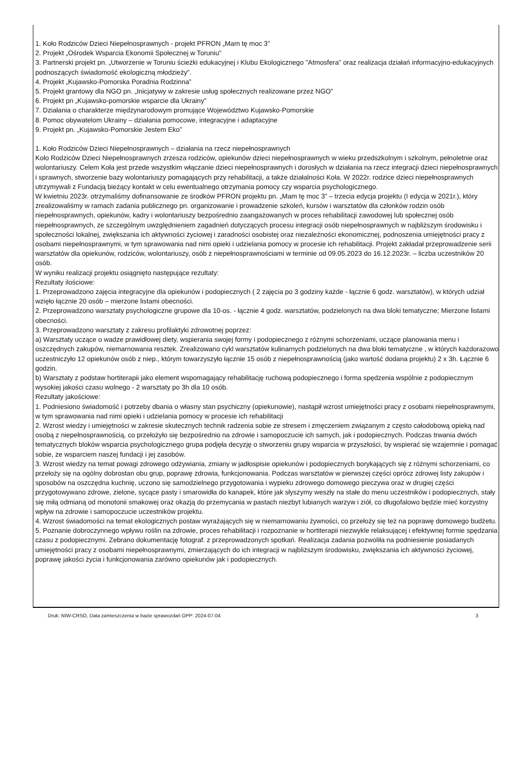1. Koło Rodziców Dzieci Niepełnosprawnych - projekt PFRON „Mam tę moc 3”
2. Projekt „Ośrodek Wsparcia Ekonomii Społecznej w Toruniu”
3. Partnerski projekt pn. „Utworzenie w Toruniu ścieżki edukacyjnej i Klubu Ekologicznego "Atmosfera" oraz realizacja działań informacyjno-edukacyjnych podnoszących świadomość ekologiczną młodzieży”.
4. Projekt „Kujawsko-Pomorska Poradnia Rodzinna”
5. Projekt grantowy dla NGO pn. „Inicjatywy w zakresie usług społecznych realizowane przez NGO”
6. Projekt pn „Kujawsko-pomorskie wsparcie dla Ukrainy”
7. Działania o charakterze międzynarodowym promujące Województwo Kujawsko-Pomorskie
8. Pomoc obywatelom Ukrainy – działania pomocowe, integracyjne i adaptacyjne
9. Projekt pn. „Kujawsko-Pomorskie Jestem Eko”
1. Koło Rodziców Dzieci Niepełnosprawnych – działania na rzecz niepełnosprawnych
Koło Rodziców Dzieci Niepełnosprawnych zrzesza rodziców, opiekunów dzieci niepełnosprawnych w wieku przedszkolnym i szkolnym, pełnoletnie oraz wolontariuszy. Celem Koła jest przede wszystkim włączanie dzieci niepełnosprawnych i dorosłych w działania na rzecz integracji dzieci niepełnosprawnych i sprawnych, stworzenie bazy wolontariuszy pomagających przy rehabilitacji, a także działalności Koła. W 2022r. rodzice dzieci niepełnosprawnych utrzymywali z Fundacją bieżący kontakt w celu ewentualnego otrzymania pomocy czy wsparcia psychologicznego.
W kwietniu 2023r. otrzymaliśmy dofinansowanie ze środków PFRON projektu pn. „Mam tę moc 3” – trzecia edycja projektu (I edycja w 2021r.), który zrealizowaliśmy w ramach zadania publicznego pn. organizowanie i prowadzenie szkoleń, kursów i warsztatów dla członków rodzin osób niepełnosprawnych, opiekunów, kadry i wolontariuszy bezpośrednio zaangażowanych w proces rehabilitacji zawodowej lub społecznej osób niepełnosprawnych, ze szczególnym uwzględnieniem zagadnień dotyczących procesu integracji osób niepełnosprawnych w najbliższym środowisku i społeczności lokalnej, zwiększania ich aktywności życiowej i zaradności osobistej oraz niezależności ekonomicznej, podnoszenia umiejętności pracy z osobami niepełnosprawnymi, w tym sprawowania nad nimi opieki i udzielania pomocy w procesie ich rehabilitacji. Projekt zakładał przeprowadzenie serii warsztatów dla opiekunów, rodziców, wolontariuszy, osób z niepełnosprawnościami w terminie od 09.05.2023 do 16.12.2023r. – liczba uczestników 20 osób.
W wyniku realizacji projektu osiągnięto następujące rezultaty:
Rezultaty ilościowe:
1. Przeprowadzono zajęcia integracyjne dla opiekunów i podopiecznych ( 2 zajęcia po 3 godziny każde - łącznie 6 godz. warsztatów), w których udział wzięło łącznie 20 osób – mierzone listami obecności.
2. Przeprowadzono warsztaty psychologiczne grupowe dla 10-os. - łącznie 4 godz. warsztatów, podzielonych na dwa bloki tematyczne; Mierzone listami obecności.
3. Przeprowadzono warsztaty z zakresu profilaktyki zdrowotnej poprzez:
a) Warsztaty uczące o wadze prawidłowej diety, wspierania swojej formy i podopiecznego z różnymi schorzeniami, uczące planowania menu i oszczędnych zakupów, niemarnowania resztek. Zrealizowano cykl warsztatów kulinarnych podzielonych na dwa bloki tematyczne , w których każdorazowo uczestniczyło 12 opiekunów osób z niep., którym towarzyszyło łącznie 15 osób z niepełnosprawnością (jako wartość dodana projektu) 2 x 3h. Łącznie 6 godzin.
b) Warsztaty z podstaw hortiterapii jako element wspomagający rehabilitację ruchową podopiecznego i forma spędzenia wspólnie z podopiecznym wysokiej jakości czasu wolnego - 2 warsztaty po 3h dla 10 osób.
Rezultaty jakościowe:
1. Podniesiono świadomość i potrzeby dbania o własny stan psychiczny (opiekunowie), nastąpił wzrost umiejętności pracy z osobami niepełnosprawnymi, w tym sprawowania nad nimi opieki i udzielania pomocy w procesie ich rehabilitacji
2. Wzrost wiedzy i umiejętności w zakresie skutecznych technik radzenia sobie ze stresem i zmęczeniem związanym z często całodobową opieką nad osobą z niepełnosprawnością, co przełożyło się bezpośrednio na zdrowie i samopoczucie ich samych, jak i podopiecznych. Podczas trwania dwóch tematycznych bloków wsparcia psychologicznego grupa podjęła decyzję o stworzeniu grupy wsparcia w przyszłości, by wspierać się wzajemnie i pomagać sobie, ze wsparciem naszej fundacji i jej zasobów.
3. Wzrost wiedzy na temat powagi zdrowego odżywiania, zmiany w jadłospisie opiekunów i podopiecznych borykających się z różnymi schorzeniami, co przełoży się na ogólny dobrostan obu grup, poprawę zdrowia, funkcjonowania. Podczas warsztatów w pierwszej części oprócz zdrowej listy zakupów i sposobów na oszczędna kuchnię, uczono się samodzielnego przygotowania i wypieku zdrowego domowego pieczywa oraz w drugiej części przygotowywano zdrowe, zielone, sycące pasty i smarowidła do kanapek, które jak słyszymy weszły na stałe do menu uczestników i podopiecznych, stały się miłą odmianą od monotonii smakowej oraz okazją do przemycania w pastach niezbyt lubianych warzyw i ziół, co długofalowo będzie mieć korzystny wpływ na zdrowie i samopoczucie uczestników projektu.
4. Wzrost świadomości na temat ekologicznych postaw wyrażających się w niemarnowaniu żywności, co przełoży się też na poprawę domowego budżetu.
5. Poznanie dobroczynnego wpływu roślin na zdrowie, proces rehabilitacji i rozpoznanie w hortiterapii niezwykle relaksującej i efektywnej formie spędzania czasu z podopiecznymi. Zebrano dokumentację fotograf. z przeprowadzonych spotkań. Realizacja zadania pozwoliła na podniesienie posiadanych umiejętności pracy z osobami niepełnosprawnymi, zmierzających do ich integracji w najbliższym środowisku, zwiększania ich aktywności życiowej, poprawę jakości życia i funkcjonowania zarówno opiekunów jak i podopiecznych.
Druk: NIW-CRSO, Data zamieszczenia w bazie sprawozdań OPP: 2024-07-04 3